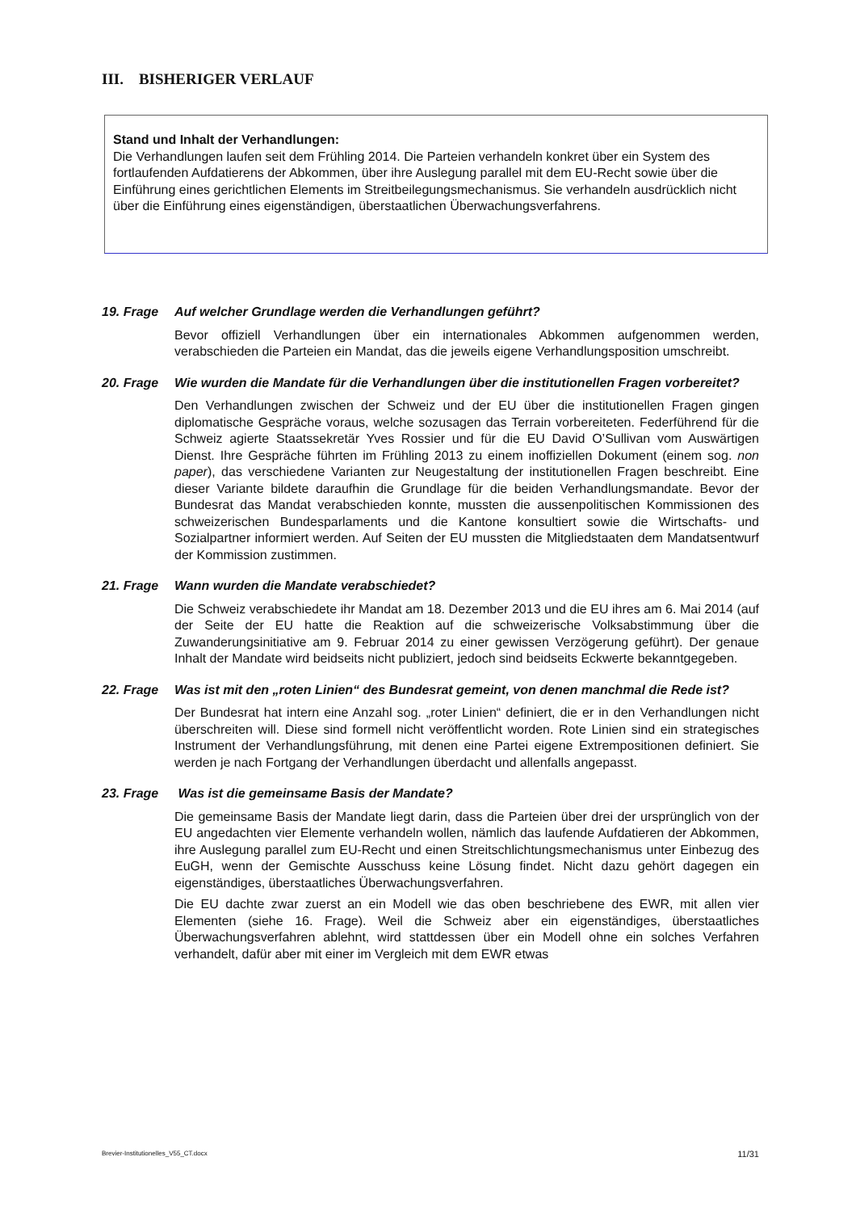III. BISHERIGER VERLAUF
Stand und Inhalt der Verhandlungen:
Die Verhandlungen laufen seit dem Frühling 2014. Die Parteien verhandeln konkret über ein System des fortlaufenden Aufdatierens der Abkommen, über ihre Auslegung parallel mit dem EU-Recht sowie über die Einführung eines gerichtlichen Elements im Streitbeilegungsmechanismus. Sie verhandeln ausdrücklich nicht über die Einführung eines eigenständigen, überstaatlichen Überwachungsverfahrens.
19. Frage Auf welcher Grundlage werden die Verhandlungen geführt?
Bevor offiziell Verhandlungen über ein internationales Abkommen aufgenommen werden, verabschieden die Parteien ein Mandat, das die jeweils eigene Verhandlungsposition umschreibt.
20. Frage Wie wurden die Mandate für die Verhandlungen über die institutionellen Fragen vorbereitet?
Den Verhandlungen zwischen der Schweiz und der EU über die institutionellen Fragen gingen diplomatische Gespräche voraus, welche sozusagen das Terrain vorbereiteten. Federführend für die Schweiz agierte Staatssekretär Yves Rossier und für die EU David O’Sullivan vom Auswärtigen Dienst. Ihre Gespräche führten im Frühling 2013 zu einem inoffiziellen Dokument (einem sog. non paper), das verschiedene Varianten zur Neugestaltung der institutionellen Fragen beschreibt. Eine dieser Variante bildete daraufhin die Grundlage für die beiden Verhandlungsmandate. Bevor der Bundesrat das Mandat verabschieden konnte, mussten die aussenpolitischen Kommissionen des schweizerischen Bundesparlaments und die Kantone konsultiert sowie die Wirtschafts- und Sozialpartner informiert werden. Auf Seiten der EU mussten die Mitgliedstaaten dem Mandatsentwurf der Kommission zustimmen.
21. Frage Wann wurden die Mandate verabschiedet?
Die Schweiz verabschiedete ihr Mandat am 18. Dezember 2013 und die EU ihres am 6. Mai 2014 (auf der Seite der EU hatte die Reaktion auf die schweizerische Volksabstimmung über die Zuwanderungsinitiative am 9. Februar 2014 zu einer gewissen Verzögerung geführt). Der genaue Inhalt der Mandate wird beidseits nicht publiziert, jedoch sind beidseits Eckwerte bekanntgegeben.
22. Frage Was ist mit den „roten Linien“ des Bundesrat gemeint, von denen manchmal die Rede ist?
Der Bundesrat hat intern eine Anzahl sog. „roter Linien“ definiert, die er in den Verhandlungen nicht überschreiten will. Diese sind formell nicht veröffentlicht worden. Rote Linien sind ein strategisches Instrument der Verhandlungsführung, mit denen eine Partei eigene Extrempositionen definiert. Sie werden je nach Fortgang der Verhandlungen überdacht und allenfalls angepasst.
23. Frage Was ist die gemeinsame Basis der Mandate?
Die gemeinsame Basis der Mandate liegt darin, dass die Parteien über drei der ursprünglich von der EU angedachten vier Elemente verhandeln wollen, nämlich das laufende Aufdatieren der Abkommen, ihre Auslegung parallel zum EU-Recht und einen Streitschlichtungsmechanismus unter Einbezug des EuGH, wenn der Gemischte Ausschuss keine Lösung findet. Nicht dazu gehört dagegen ein eigenständiges, überstaatliches Überwachungsverfahren.
Die EU dachte zwar zuerst an ein Modell wie das oben beschriebene des EWR, mit allen vier Elementen (siehe 16. Frage). Weil die Schweiz aber ein eigenständiges, überstaatliches Überwachungsverfahren ablehnt, wird stattdessen über ein Modell ohne ein solches Verfahren verhandelt, dafür aber mit einer im Vergleich mit dem EWR etwas
Brevier-Institutionelles_V55_CT.docx 11/31